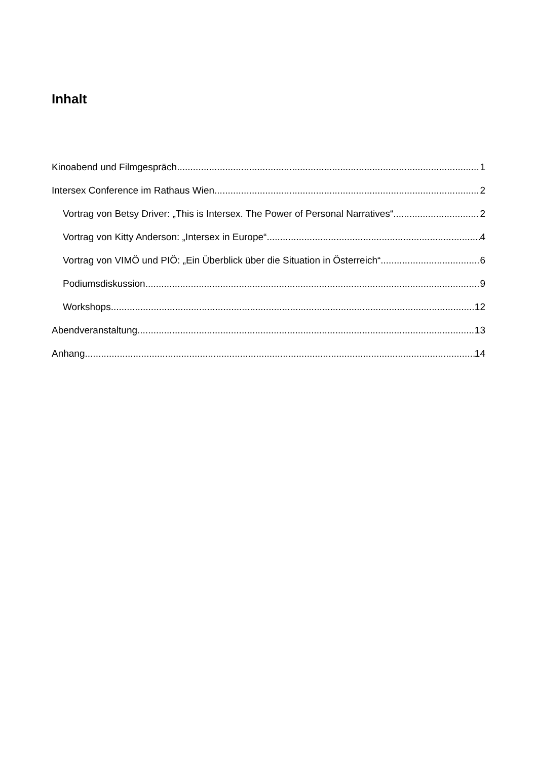Inhalt
Kinoabend und Filmgespräch 1
Intersex Conference im Rathaus Wien 2
Vortrag von Betsy Driver: „This is Intersex. The Power of Personal Narratives“ 2
Vortrag von Kitty Anderson: „Intersex in Europe“ 4
Vortrag von VIMÖ und PIÖ: „Ein Überblick über die Situation in Österreich“ 6
Podiumsdiskussion 9
Workshops 12
Abendveranstaltung 13
Anhang 14